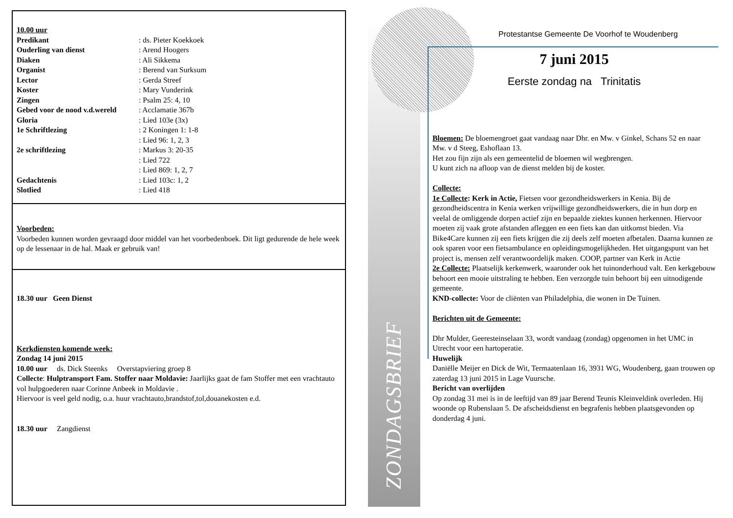10.00 uur
Predikant: ds. Pieter Koekkoek
Ouderling van dienst: Arend Hoogers
Diaken: Ali Sikkema
Organist: Berend van Surksum
Lector: Gerda Streef
Koster: Mary Vunderink
Zingen: Psalm 25: 4, 10
Gebed voor de nood v.d.wereld: Acclamatie 367b
Gloria: Lied 103e (3x)
1e Schriftlezing: 2 Koningen 1: 1-8
: Lied 96: 1, 2, 3
2e schriftlezing: Markus 3: 20-35
: Lied 722
: Lied 869: 1, 2, 7
Gedachtenis: Lied 103c: 1, 2
Slotlied: Lied 418
Voorbeden:
Voorbeden kunnen worden gevraagd door middel van het voorbedenboek. Dit ligt gedurende de hele week op de lessenaar in de hal. Maak er gebruik van!
18.30 uur Geen Dienst
Kerkdiensten komende week:
Zondag 14 juni 2015
10.00 uur ds. Dick Steenks Overstapviering groep 8
Collecte: Hulptransport Fam. Stoffer naar Moldavie: Jaarlijks gaat de fam Stoffer met een vrachtauto vol hulpgoederen naar Corinne Anbeek in Moldavie .
Hiervoor is veel geld nodig, o.a. huur vrachtauto,brandstof,tol,douanekosten e.d.
18.30 uur Zangdienst
ZONDAGSBRIEF
Protestantse Gemeente De Voorhof te Woudenberg
7 juni 2015
Eerste zondag na Trinitatis
Bloemen: De bloemengroet gaat vandaag naar Dhr. en Mw. v Ginkel, Schans 52 en naar Mw. v d Steeg, Eshoflaan 13.
Het zou fijn zijn als een gemeentelid de bloemen wil wegbrengen.
U kunt zich na afloop van de dienst melden bij de koster.
Collecte:
1e Collecte: Kerk in Actie, Fietsen voor gezondheidswerkers in Kenia. Bij de gezondheidscentra in Kenia werken vrijwillige gezondheidswerkers, die in hun dorp en veelal de omliggende dorpen actief zijn en bepaalde ziektes kunnen herkennen. Hiervoor moeten zij vaak grote afstanden afleggen en een fiets kan dan uitkomst bieden. Via Bike4Care kunnen zij een fiets krijgen die zij deels zelf moeten afbetalen. Daarna kunnen ze ook sparen voor een fietsambulance en opleidingsmogelijkheden. Het uitgangspunt van het project is, mensen zelf verantwoordelijk maken. COOP, partner van Kerk in Actie
2e Collecte: Plaatselijk kerkenwerk, waaronder ook het tuinonderhoud valt. Een kerkgebouw behoort een mooie uitstraling te hebben. Een verzorgde tuin behoort bij een uitnodigende gemeente.
KND-collecte: Voor de cliënten van Philadelphia, die wonen in De Tuinen.
Berichten uit de Gemeente:
Dhr Mulder, Geeresteinselaan 33, wordt vandaag (zondag) opgenomen in het UMC in Utrecht voor een hartoperatie.
Huwelijk
Daniëlle Meijer en Dick de Wit, Termaatenlaan 16, 3931 WG, Woudenberg, gaan trouwen op zaterdag 13 juni 2015 in Lage Vuursche.
Bericht van overlijden
Op zondag 31 mei is in de leeftijd van 89 jaar Berend Teunis Kleinveldink overleden. Hij woonde op Rubenslaan 5. De afscheidsdienst en begrafenis hebben plaatsgevonden op donderdag 4 juni.